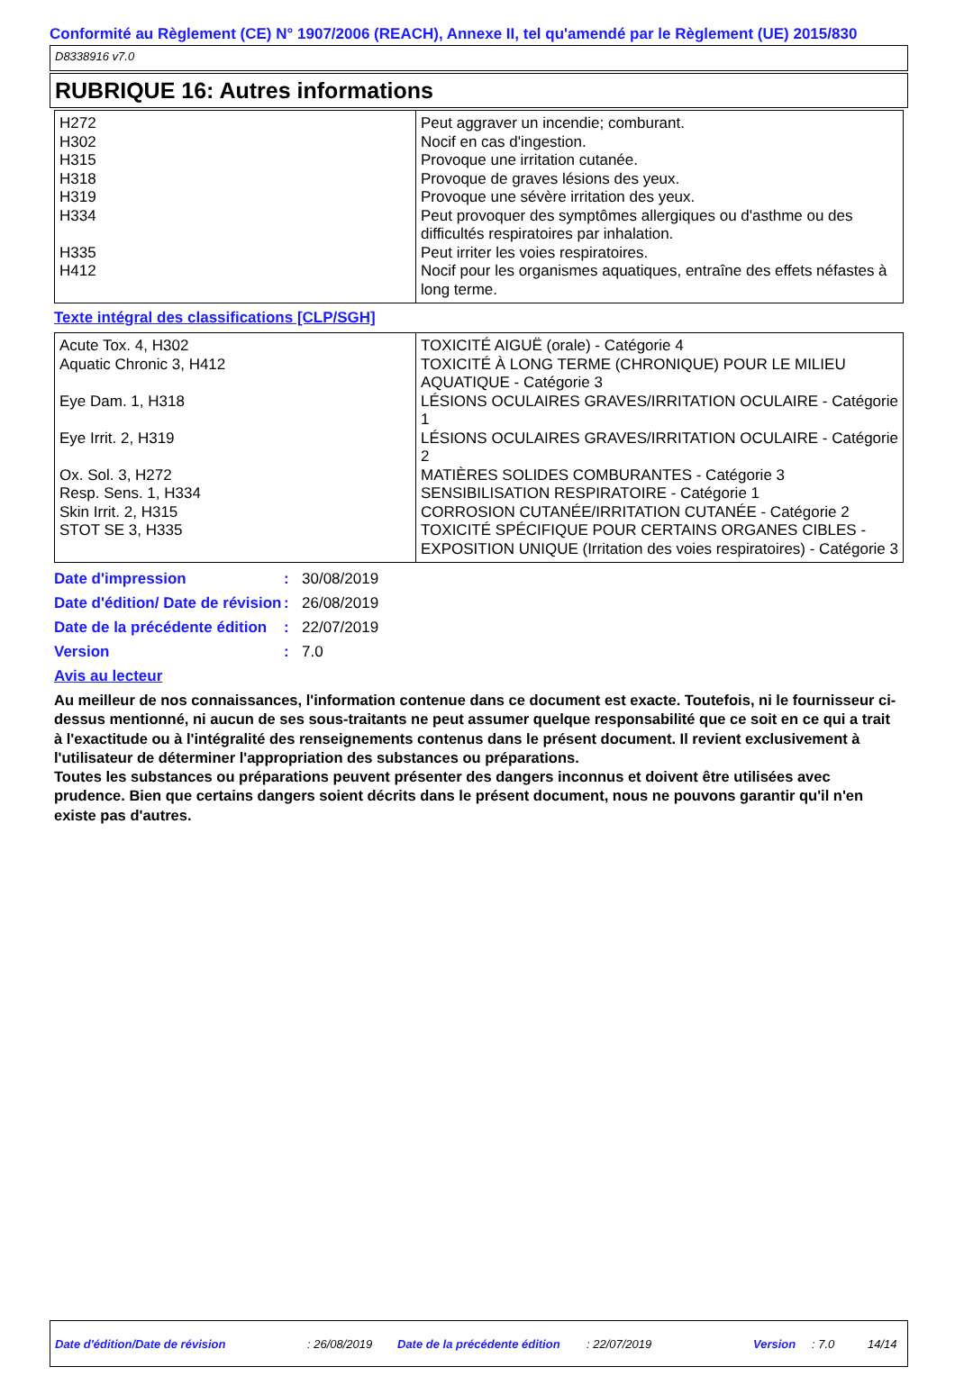Conformité au Règlement (CE) N° 1907/2006 (REACH), Annexe II, tel qu'amendé par le Règlement (UE) 2015/830
D8338916 v7.0
RUBRIQUE 16: Autres informations
| H272 H302 H315 H318 H319 H334 H335 H412 | Peut aggraver un incendie; comburant. Nocif en cas d'ingestion. Provoque une irritation cutanée. Provoque de graves lésions des yeux. Provoque une sévère irritation des yeux. Peut provoquer des symptômes allergiques ou d'asthme ou des difficultés respiratoires par inhalation. Peut irriter les voies respiratoires. Nocif pour les organismes aquatiques, entraîne des effets néfastes à long terme. |
Texte intégral des classifications [CLP/SGH]
| Acute Tox. 4, H302 Aquatic Chronic 3, H412 Eye Dam. 1, H318 Eye Irrit. 2, H319 Ox. Sol. 3, H272 Resp. Sens. 1, H334 Skin Irrit. 2, H315 STOT SE 3, H335 | TOXICITÉ AIGUË (orale) - Catégorie 4 TOXICITÉ À LONG TERME (CHRONIQUE) POUR LE MILIEU AQUATIQUE - Catégorie 3 LÉSIONS OCULAIRES GRAVES/IRRITATION OCULAIRE - Catégorie 1 LÉSIONS OCULAIRES GRAVES/IRRITATION OCULAIRE - Catégorie 2 MATIÈRES SOLIDES COMBURANTES - Catégorie 3 SENSIBILISATION RESPIRATOIRE - Catégorie 1 CORROSION CUTANÉE/IRRITATION CUTANÉE - Catégorie 2 TOXICITÉ SPÉCIFIQUE POUR CERTAINS ORGANES CIBLES - EXPOSITION UNIQUE (Irritation des voies respiratoires) - Catégorie 3 |
| Date d'impression | : | 30/08/2019 |
| Date d'édition/ Date de révision | : | 26/08/2019 |
| Date de la précédente édition | : | 22/07/2019 |
| Version | : | 7.0 |
Avis au lecteur
Au meilleur de nos connaissances, l'information contenue dans ce document est exacte. Toutefois, ni le fournisseur ci-dessus mentionné, ni aucun de ses sous-traitants ne peut assumer quelque responsabilité que ce soit en ce qui a trait à l'exactitude ou à l'intégralité des renseignements contenus dans le présent document. Il revient exclusivement à l'utilisateur de déterminer l'appropriation des substances ou préparations.
Toutes les substances ou préparations peuvent présenter des dangers inconnus et doivent être utilisées avec prudence. Bien que certains dangers soient décrits dans le présent document, nous ne pouvons garantir qu'il n'en existe pas d'autres.
Date d'édition/Date de révision: 26/08/2019 Date de la précédente édition: 22/07/2019 Version: 7.0 14/14